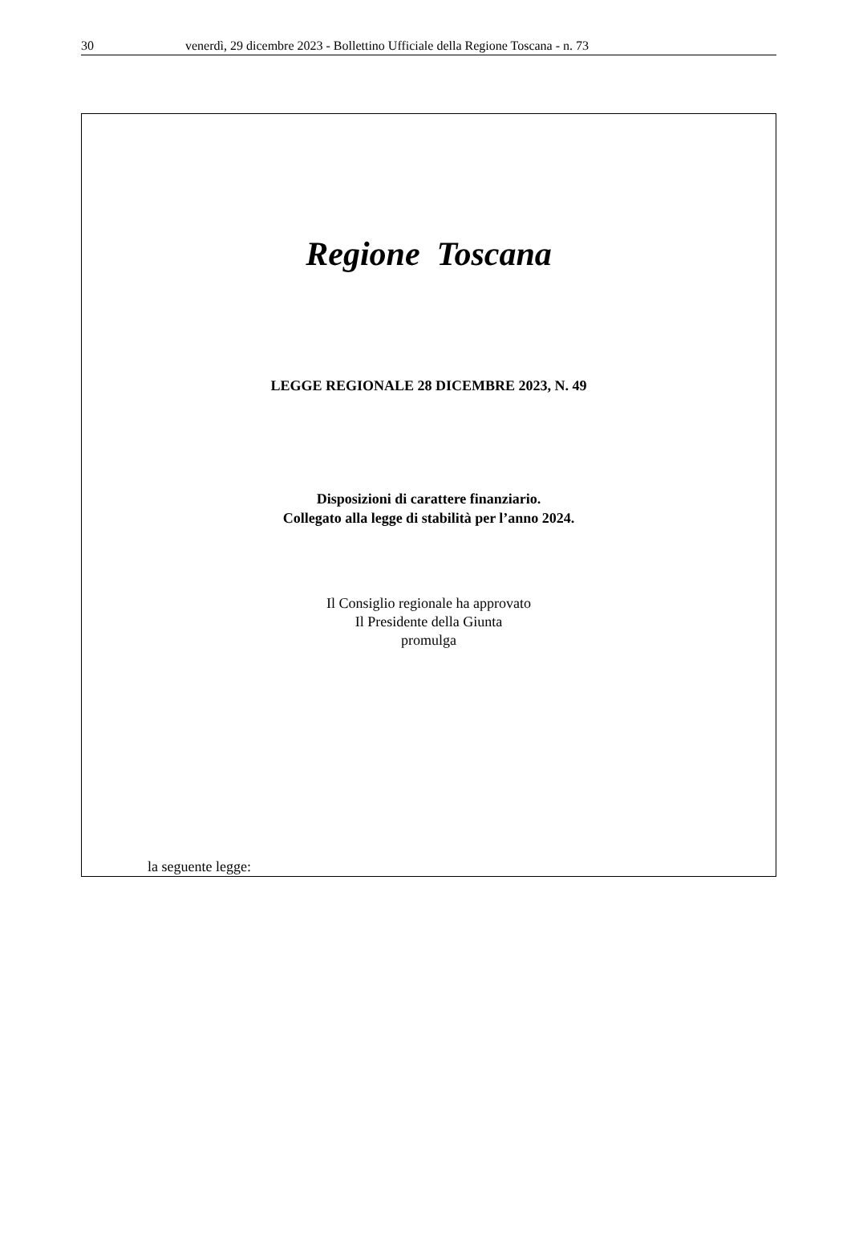30 venerdì, 29 dicembre 2023 - Bollettino Ufficiale della Regione Toscana - n. 73
Regione Toscana
LEGGE REGIONALE 28 DICEMBRE 2023, N. 49
Disposizioni di carattere finanziario.
Collegato alla legge di stabilità per l’anno 2024.
Il Consiglio regionale ha approvato
Il Presidente della Giunta
promulga
la seguente legge: